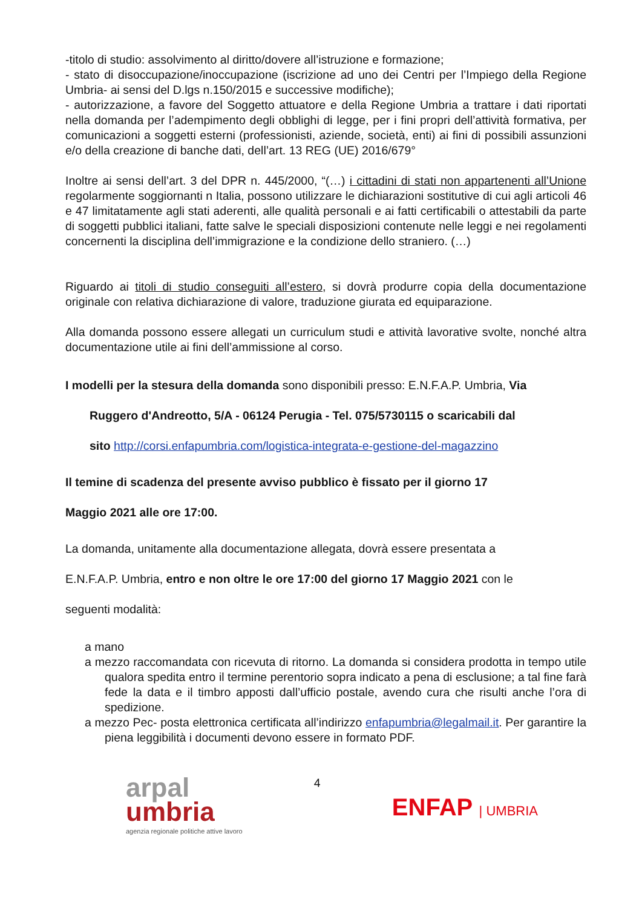-titolo di studio: assolvimento al diritto/dovere all’istruzione e formazione;
- stato di disoccupazione/inoccupazione (iscrizione ad uno dei Centri per l’Impiego della Regione Umbria- ai sensi del D.lgs n.150/2015 e successive modifiche);
- autorizzazione, a favore del Soggetto attuatore e della Regione Umbria a trattare i dati riportati nella domanda per l’adempimento degli obblighi di legge, per i fini propri dell’attività formativa, per comunicazioni a soggetti esterni (professionisti, aziende, società, enti) ai fini di possibili assunzioni e/o della creazione di banche dati, dell’art. 13 REG (UE) 2016/679°
Inoltre ai sensi dell’art. 3 del DPR n. 445/2000, “(…) i cittadini di stati non appartenenti all’Unione regolarmente soggiornanti n Italia, possono utilizzare le dichiarazioni sostitutive di cui agli articoli 46 e 47 limitatamente agli stati aderenti, alle qualità personali e ai fatti certificabili o attestabili da parte di soggetti pubblici italiani, fatte salve le speciali disposizioni contenute nelle leggi e nei regolamenti concernenti la disciplina dell’immigrazione e la condizione dello straniero. (…)
Riguardo ai titoli di studio conseguiti all’estero, si dovrà produrre copia della documentazione originale con relativa dichiarazione di valore, traduzione giurata ed equiparazione.
Alla domanda possono essere allegati un curriculum studi e attività lavorative svolte, nonché altra documentazione utile ai fini dell’ammissione al corso.
I modelli per la stesura della domanda sono disponibili presso: E.N.F.A.P. Umbria, Via
Ruggero d'Andreotto, 5/A - 06124 Perugia - Tel. 075/5730115 o scaricabili dal
sito http://corsi.enfapumbria.com/logistica-integrata-e-gestione-del-magazzino
Il temine di scadenza del presente avviso pubblico è fissato per il giorno 17
Maggio 2021 alle ore 17:00.
La domanda, unitamente alla documentazione allegata, dovrà essere presentata a
E.N.F.A.P. Umbria, entro e non oltre le ore 17:00 del giorno 17 Maggio 2021 con le
seguenti modalità:
a mano
a mezzo raccomandata con ricevuta di ritorno. La domanda si considera prodotta in tempo utile qualora spedita entro il termine perentorio sopra indicato a pena di esclusione; a tal fine farà fede la data e il timbro apposti dall’ufficio postale, avendo cura che risulti anche l’ora di spedizione.
a mezzo Pec- posta elettronica certificata all’indirizzo enfapumbria@legalmail.it. Per garantire la piena leggibilità i documenti devono essere in formato PDF.
arpal
umbria
agenzia regionale politiche attive lavoro
4
ENFAP | UMBRIA